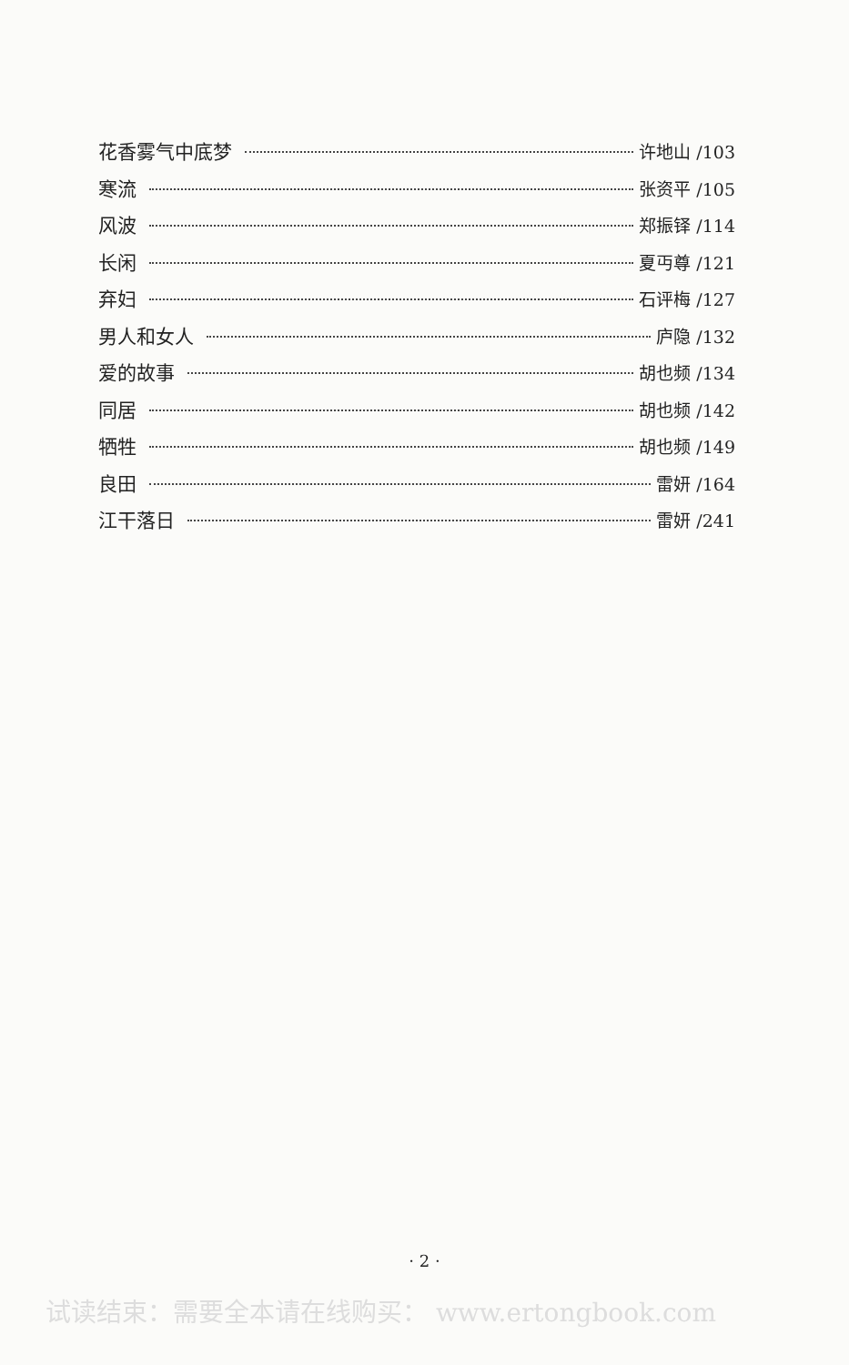花香雾气中底梦 许地山 /103
寒流 张资平 /105
风波 郑振铎 /114
长闲 夏丏尊 /121
弃妇 石评梅 /127
男人和女人 庐隐 /132
爱的故事 胡也频 /134
同居 胡也频 /142
牺牲 胡也频 /149
良田 雷妍 /164
江干落日 雷妍 /241
· 2 ·
试读结束：需要全本请在线购买： www.ertongbook.com